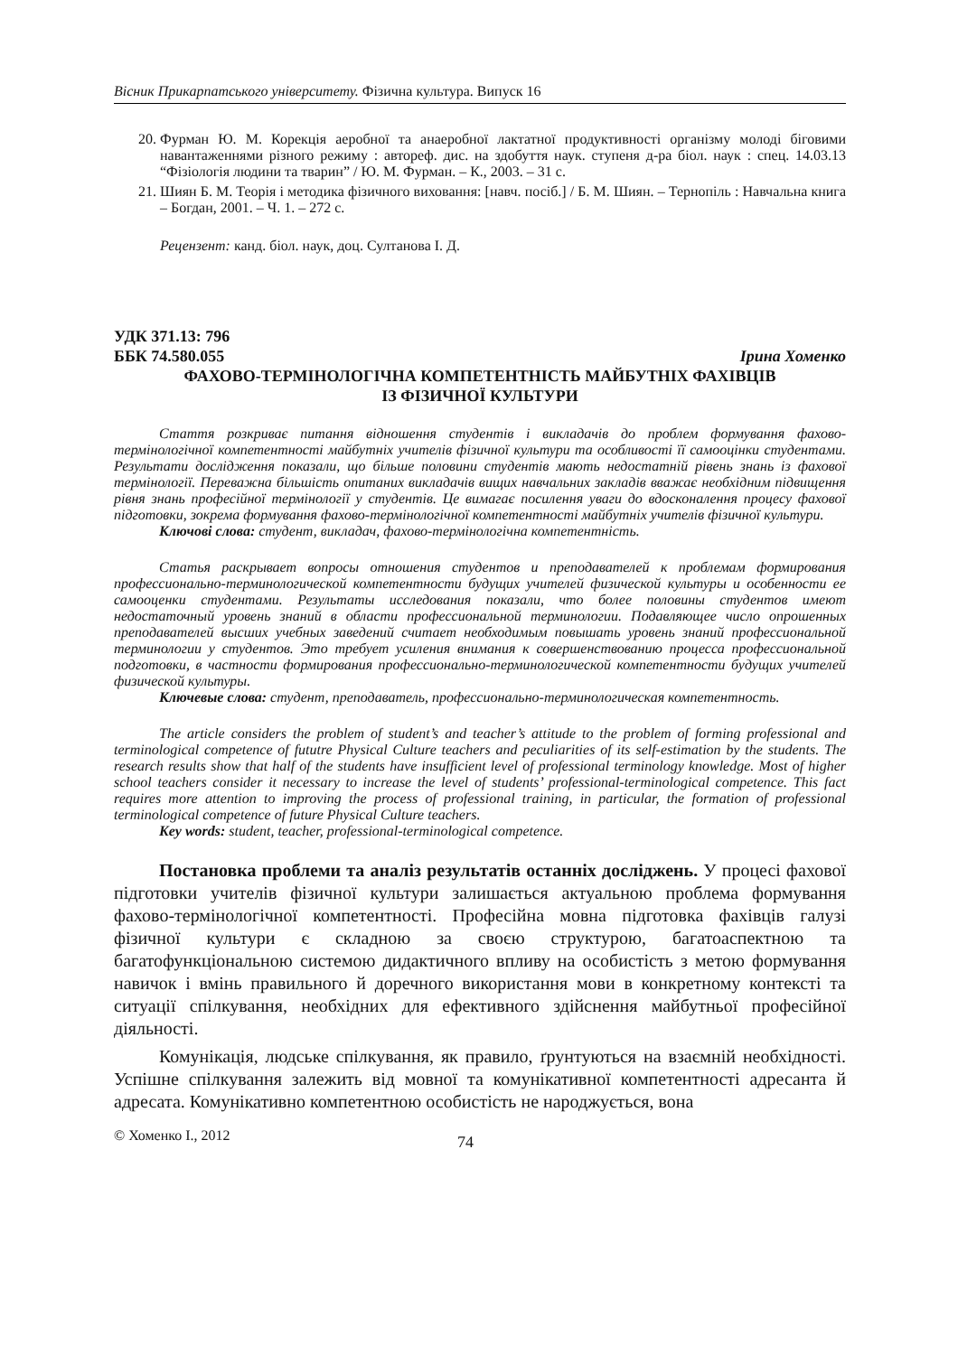Вісник Прикарпатського університету. Фізична культура. Випуск 16
20. Фурман Ю. М. Корекція аеробної та анаеробної лактатної продуктивності організму молоді біговими навантаженнями різного режиму : автореф. дис. на здобуття наук. ступеня д-ра біол. наук : спец. 14.03.13 “Фізіологія людини та тварин” / Ю. М. Фурман. – К., 2003. – 31 с.
21. Шиян Б. М. Теорія і методика фізичного виховання: [навч. посіб.] / Б. М. Шиян. – Тернопіль : Навчальна книга – Богдан, 2001. – Ч. 1. – 272 с.
Рецензент: канд. біол. наук, доц. Султанова І. Д.
УДК 371.13: 796
ББК 74.580.055 Ірина Хоменко
ФАХОВО-ТЕРМІНОЛОГІЧНА КОМПЕТЕНТНІСТЬ МАЙБУТНІХ ФАХІВЦІВ
ІЗ ФІЗИЧНОЇ КУЛЬТУРИ
Стаття розкриває питання відношення студентів і викладачів до проблем формування фахово-термінологічної компетентності майбутніх учителів фізичної культури та особливості її самооцінки студентами. Результати дослідження показали, що більше половини студентів мають недостатній рівень знань із фахової термінології. Переважна більшість опитаних викладачів вищих навчальних закладів вважає необхідним підвищення рівня знань професійної термінології у студентів. Це вимагає посилення уваги до вдосконалення процесу фахової підготовки, зокрема формування фахово-термінологічної компетентності майбутніх учителів фізичної культури.
Ключові слова: студент, викладач, фахово-термінологічна компетентність.
Статья раскрывает вопросы отношения студентов и преподавателей к проблемам формирования профессионально-терминологической компетентности будущих учителей физической культуры и особенности ее самооценки студентами. Результаты исследования показали, что более половины студентов имеют недостаточный уровень знаний в области профессиональной терминологии. Подавляющее число опрошенных преподавателей высших учебных заведений считает необходимым повышать уровень знаний профессиональной терминологии у студентов. Это требует усиления внимания к совершенствованию процесса профессиональной подготовки, в частности формирования профессионально-терминологической компетентности будущих учителей физической культуры.
Ключевые слова: студент, преподаватель, профессионально-терминологическая компетентность.
The article considers the problem of student’s and teacher’s attitude to the problem of forming professional and terminological competence of fututre Physical Culture teachers and peculiarities of its self-estimation by the students. The research results show that half of the students have insufficient level of professional terminology knowledge. Most of higher school teachers consider it necessary to increase the level of students’ professional-terminological competence. This fact requires more attention to improving the process of professional training, in particular, the formation of professional terminological competence of future Physical Culture teachers.
Key words: student, teacher, professional-terminological competence.
Постановка проблеми та аналіз результатів останніх досліджень. У процесі фахової підготовки учителів фізичної культури залишається актуальною проблема формування фахово-термінологічної компетентності. Професійна мовна підготовка фахівців галузі фізичної культури є складною за своєю структурою, багатоаспектною та багатофункціональною системою дидактичного впливу на особистість з метою формування навичок і вмінь правильного й доречного використання мови в конкретному контексті та ситуації спілкування, необхідних для ефективного здійснення майбутньої професійної діяльності.
Комунікація, людське спілкування, як правило, ґрунтуються на взаємній необхідності. Успішне спілкування залежить від мовної та комунікативної компетентності адресанта й адресата. Комунікативно компетентною особистість не народжується, вона
© Хоменко І., 2012 74